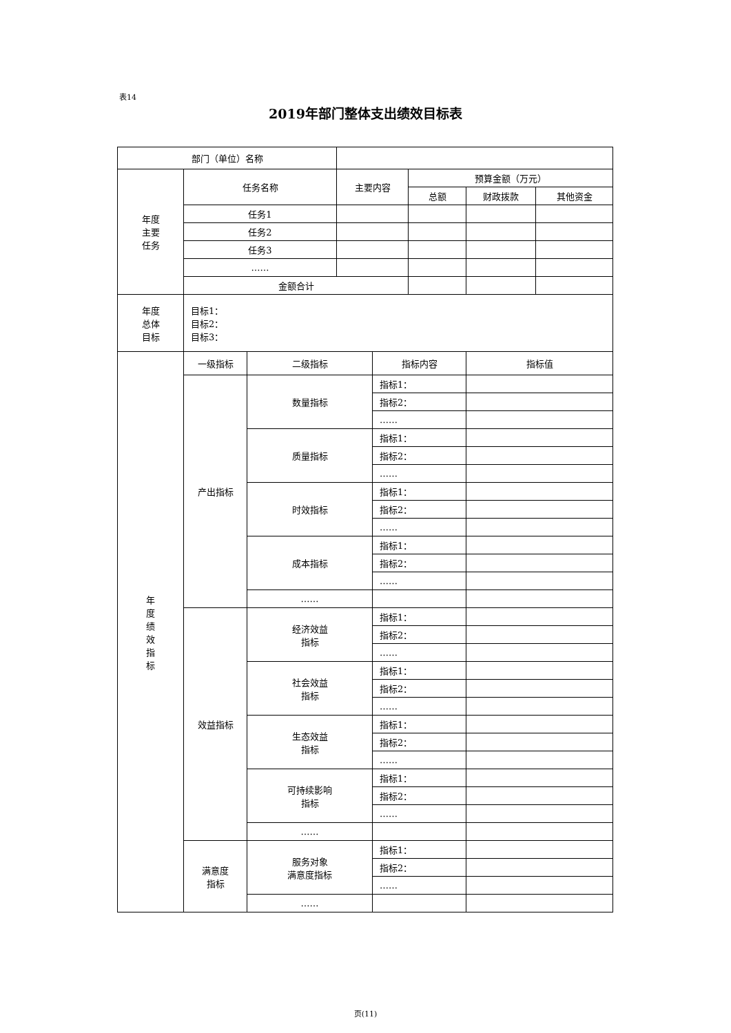表14
2019年部门整体支出绩效目标表
| 部门（单位）名称 | | | | | | | |
| 年度 主要 任务 | 任务名称 | | 主要内容 | | 预算金额（万元） | | |
| | | | | | 总额 | 财政拨款 | 其他资金 |
| | 任务1 | | | | | | |
| | 任务2 | | | | | | |
| | 任务3 | | | | | | |
| | …… | | | | | | |
| | 金额合计 | | | | | | |
| 年度 总体 目标 | 目标1： 目标2： 目标3： | | | | | | |
| 年 度 绩 效 指 标 | 一级指标 | 二级指标 | | 指标内容 | | 指标值 | |
| | 产出指标 | 数量指标 | | 指标1： | | | |
| | | | | 指标2： | | | |
| | | | | …… | | | |
| | | 质量指标 | | 指标1： | | | |
| | | | | 指标2： | | | |
| | | | | …… | | | |
| | | 时效指标 | | 指标1： | | | |
| | | | | 指标2： | | | |
| | | | | …… | | | |
| | | 成本指标 | | 指标1： | | | |
| | | | | 指标2： | | | |
| | | | | …… | | | |
| | | …… | | | | | |
| | 效益指标 | 经济效益 指标 | | 指标1： | | | |
| | | | | 指标2： | | | |
| | | | | …… | | | |
| | | 社会效益 指标 | | 指标1： | | | |
| | | | | 指标2： | | | |
| | | | | …… | | | |
| | | 生态效益 指标 | | 指标1： | | | |
| | | | | 指标2： | | | |
| | | | | …… | | | |
| | | 可持续影响 指标 | | 指标1： | | | |
| | | | | 指标2： | | | |
| | | | | …… | | | |
| | | …… | | | | | |
| | 满意度 指标 | 服务对象 满意度指标 | | 指标1： | | | |
| | | | | 指标2： | | | |
| | | | | …… | | | |
| | | …… | | | | | |
页(11)